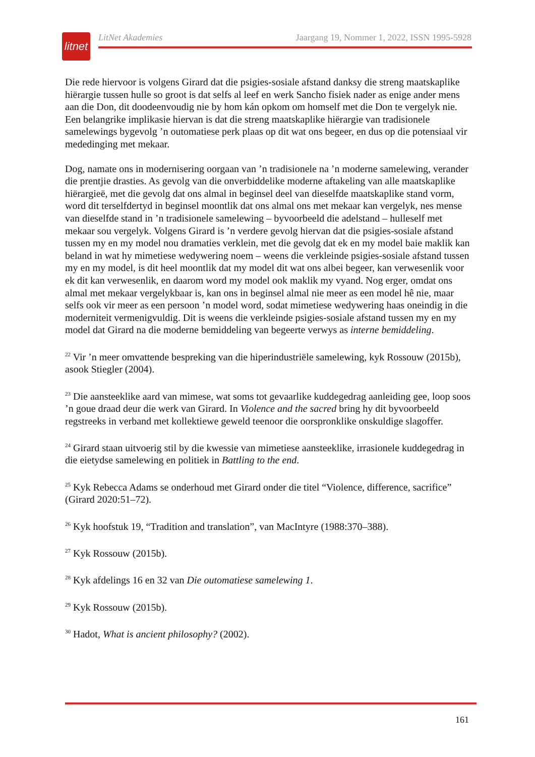litnet
LitNet Akademies Jaargang 19, Nommer 1, 2022, ISSN 1995-5928
Die rede hiervoor is volgens Girard dat die psigies-sosiale afstand danksy die streng maatskaplike hiërargie tussen hulle so groot is dat selfs al leef en werk Sancho fisiek nader as enige ander mens aan die Don, dit doodeenvoudig nie by hom kán opkom om homself met die Don te vergelyk nie. Een belangrike implikasie hiervan is dat die streng maatskaplike hiërargie van tradisionele samelewings bygevolg ’n outomatiese perk plaas op dit wat ons begeer, en dus op die potensiaal vir mededinging met mekaar.
Dog, namate ons in modernisering oorgaan van ’n tradisionele na ’n moderne samelewing, verander die prentjie drasties. As gevolg van die onverbiddelike moderne aftakeling van alle maatskaplike hiërargieë, met die gevolg dat ons almal in beginsel deel van dieselfde maatskaplike stand vorm, word dit terselfdertyd in beginsel moontlik dat ons almal ons met mekaar kan vergelyk, nes mense van dieselfde stand in ’n tradisionele samelewing – byvoorbeeld die adelstand – hulleself met mekaar sou vergelyk. Volgens Girard is ’n verdere gevolg hiervan dat die psigies-sosiale afstand tussen my en my model nou dramaties verklein, met die gevolg dat ek en my model baie maklik kan beland in wat hy mimetiese wedywering noem – weens die verkleinde psigies-sosiale afstand tussen my en my model, is dit heel moontlik dat my model dit wat ons albei begeer, kan verwesenlik voor ek dit kan verwesenlik, en daarom word my model ook maklik my vyand. Nog erger, omdat ons almal met mekaar vergelykbaar is, kan ons in beginsel almal nie meer as een model hê nie, maar selfs ook vir meer as een persoon ’n model word, sodat mimetiese wedywering haas oneindig in die moderniteit vermenigvuldig. Dit is weens die verkleinde psigies-sosiale afstand tussen my en my model dat Girard na die moderne bemiddeling van begeerte verwys as interne bemiddeling.
<sup>22</sup> Vir ’n meer omvattende bespreking van die hiperindustriële samelewing, kyk Rossouw (2015b), asook Stiegler (2004).
<sup>23</sup> Die aansteeklike aard van mimese, wat soms tot gevaarlike kuddegedrag aanleiding gee, loop soos ’n goue draad deur die werk van Girard. In Violence and the sacred bring hy dit byvoorbeeld regstreeks in verband met kollektiewe geweld teenoor die oorspronklike onskuldige slagoffer.
<sup>24</sup> Girard staan uitvoerig stil by die kwessie van mimetiese aansteeklike, irrasionele kuddegedrag in die eietydse samelewing en politiek in Battling to the end.
<sup>25</sup> Kyk Rebecca Adams se onderhoud met Girard onder die titel “Violence, difference, sacrifice” (Girard 2020:51–72).
<sup>26</sup> Kyk hoofstuk 19, “Tradition and translation”, van MacIntyre (1988:370–388).
<sup>27</sup> Kyk Rossouw (2015b).
<sup>28</sup> Kyk afdelings 16 en 32 van Die outomatiese samelewing 1.
<sup>29</sup> Kyk Rossouw (2015b).
<sup>30</sup> Hadot, What is ancient philosophy? (2002).
161